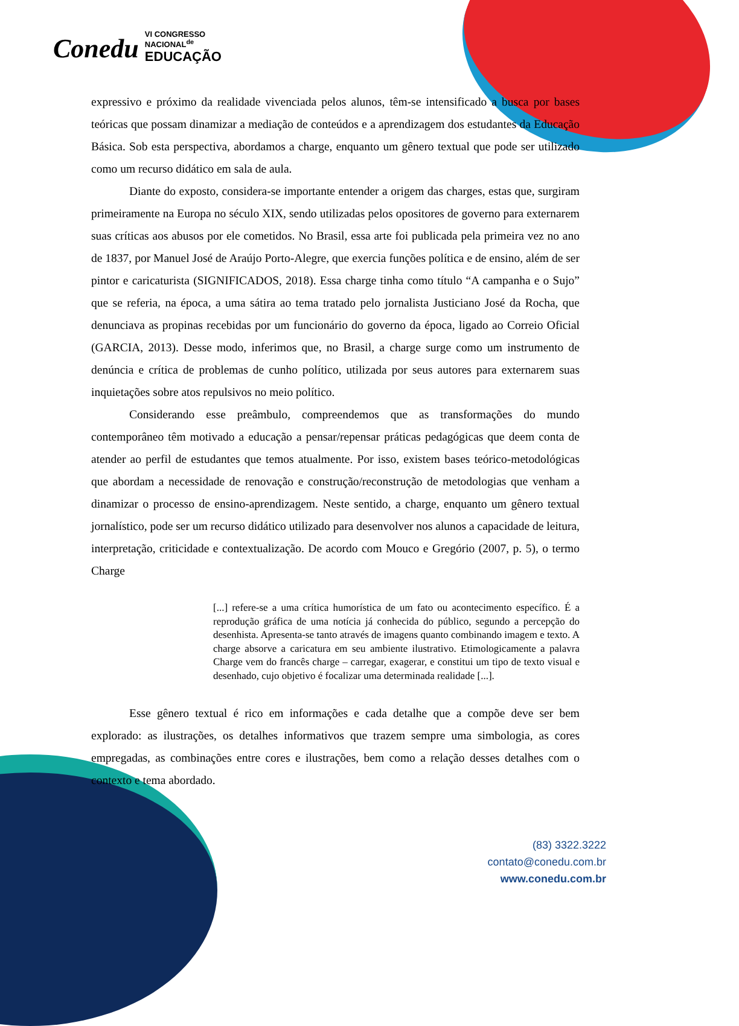Conedu VI CONGRESSO
NACIONAL<sup>de</sup>
EDUCAÇÃO
expressivo e próximo da realidade vivenciada pelos alunos, têm-se intensificado a busca por bases teóricas que possam dinamizar a mediação de conteúdos e a aprendizagem dos estudantes da Educação Básica. Sob esta perspectiva, abordamos a charge, enquanto um gênero textual que pode ser utilizado como um recurso didático em sala de aula.
Diante do exposto, considera-se importante entender a origem das charges, estas que, surgiram primeiramente na Europa no século XIX, sendo utilizadas pelos opositores de governo para externarem suas críticas aos abusos por ele cometidos. No Brasil, essa arte foi publicada pela primeira vez no ano de 1837, por Manuel José de Araújo Porto-Alegre, que exercia funções política e de ensino, além de ser pintor e caricaturista (SIGNIFICADOS, 2018). Essa charge tinha como título “A campanha e o Sujo” que se referia, na época, a uma sátira ao tema tratado pelo jornalista Justiciano José da Rocha, que denunciava as propinas recebidas por um funcionário do governo da época, ligado ao Correio Oficial (GARCIA, 2013). Desse modo, inferimos que, no Brasil, a charge surge como um instrumento de denúncia e crítica de problemas de cunho político, utilizada por seus autores para externarem suas inquietações sobre atos repulsivos no meio político.
Considerando esse preâmbulo, compreendemos que as transformações do mundo contemporâneo têm motivado a educação a pensar/repensar práticas pedagógicas que deem conta de atender ao perfil de estudantes que temos atualmente. Por isso, existem bases teórico-metodológicas que abordam a necessidade de renovação e construção/reconstrução de metodologias que venham a dinamizar o processo de ensino-aprendizagem. Neste sentido, a charge, enquanto um gênero textual jornalístico, pode ser um recurso didático utilizado para desenvolver nos alunos a capacidade de leitura, interpretação, criticidade e contextualização. De acordo com Mouco e Gregório (2007, p. 5), o termo Charge
[...] refere-se a uma crítica humorística de um fato ou acontecimento específico. É a reprodução gráfica de uma notícia já conhecida do público, segundo a percepção do desenhista. Apresenta-se tanto através de imagens quanto combinando imagem e texto. A charge absorve a caricatura em seu ambiente ilustrativo. Etimologicamente a palavra Charge vem do francês charge – carregar, exagerar, e constitui um tipo de texto visual e desenhado, cujo objetivo é focalizar uma determinada realidade [...].
Esse gênero textual é rico em informações e cada detalhe que a compõe deve ser bem explorado: as ilustrações, os detalhes informativos que trazem sempre uma simbologia, as cores empregadas, as combinações entre cores e ilustrações, bem como a relação desses detalhes com o contexto e tema abordado.
(83) 3322.3222
contato@conedu.com.br
www.conedu.com.br